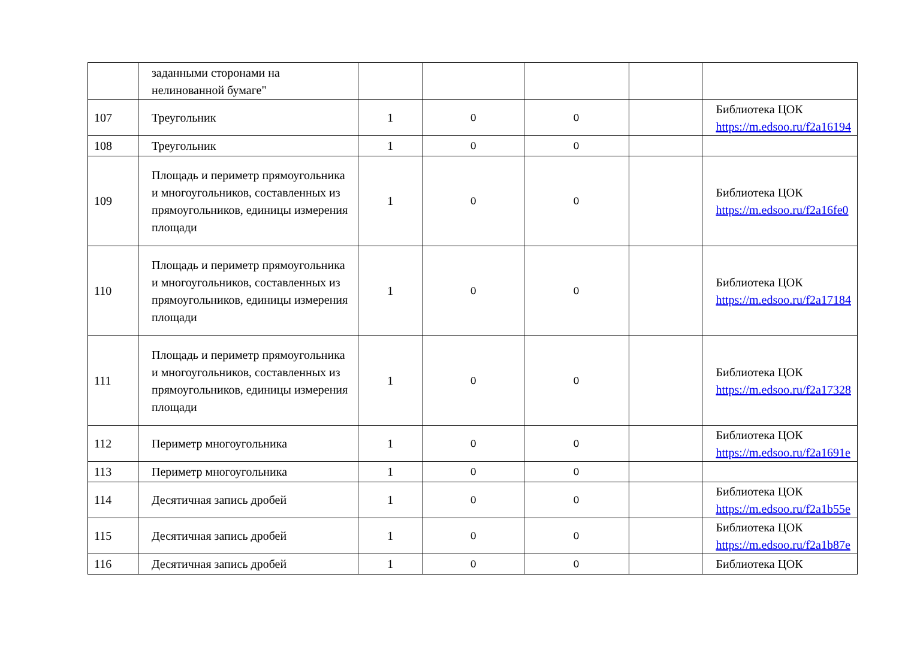| | заданными сторонами на нелинованной бумаге" | | | | | |
| 107 | Треугольник | 1 | 0 | 0 | | Библиотека ЦОК https://m.edsoo.ru/f2a16194 |
| 108 | Треугольник | 1 | 0 | 0 | | |
| 109 | Площадь и периметр прямоугольника и многоугольников, составленных из прямоугольников, единицы измерения площади | 1 | 0 | 0 | | Библиотека ЦОК https://m.edsoo.ru/f2a16fe0 |
| 110 | Площадь и периметр прямоугольника и многоугольников, составленных из прямоугольников, единицы измерения площади | 1 | 0 | 0 | | Библиотека ЦОК https://m.edsoo.ru/f2a17184 |
| 111 | Площадь и периметр прямоугольника и многоугольников, составленных из прямоугольников, единицы измерения площади | 1 | 0 | 0 | | Библиотека ЦОК https://m.edsoo.ru/f2a17328 |
| 112 | Периметр многоугольника | 1 | 0 | 0 | | Библиотека ЦОК https://m.edsoo.ru/f2a1691e |
| 113 | Периметр многоугольника | 1 | 0 | 0 | | |
| 114 | Десятичная запись дробей | 1 | 0 | 0 | | Библиотека ЦОК https://m.edsoo.ru/f2a1b55e |
| 115 | Десятичная запись дробей | 1 | 0 | 0 | | Библиотека ЦОК https://m.edsoo.ru/f2a1b87e |
| 116 | Десятичная запись дробей | 1 | 0 | 0 | | Библиотека ЦОК |